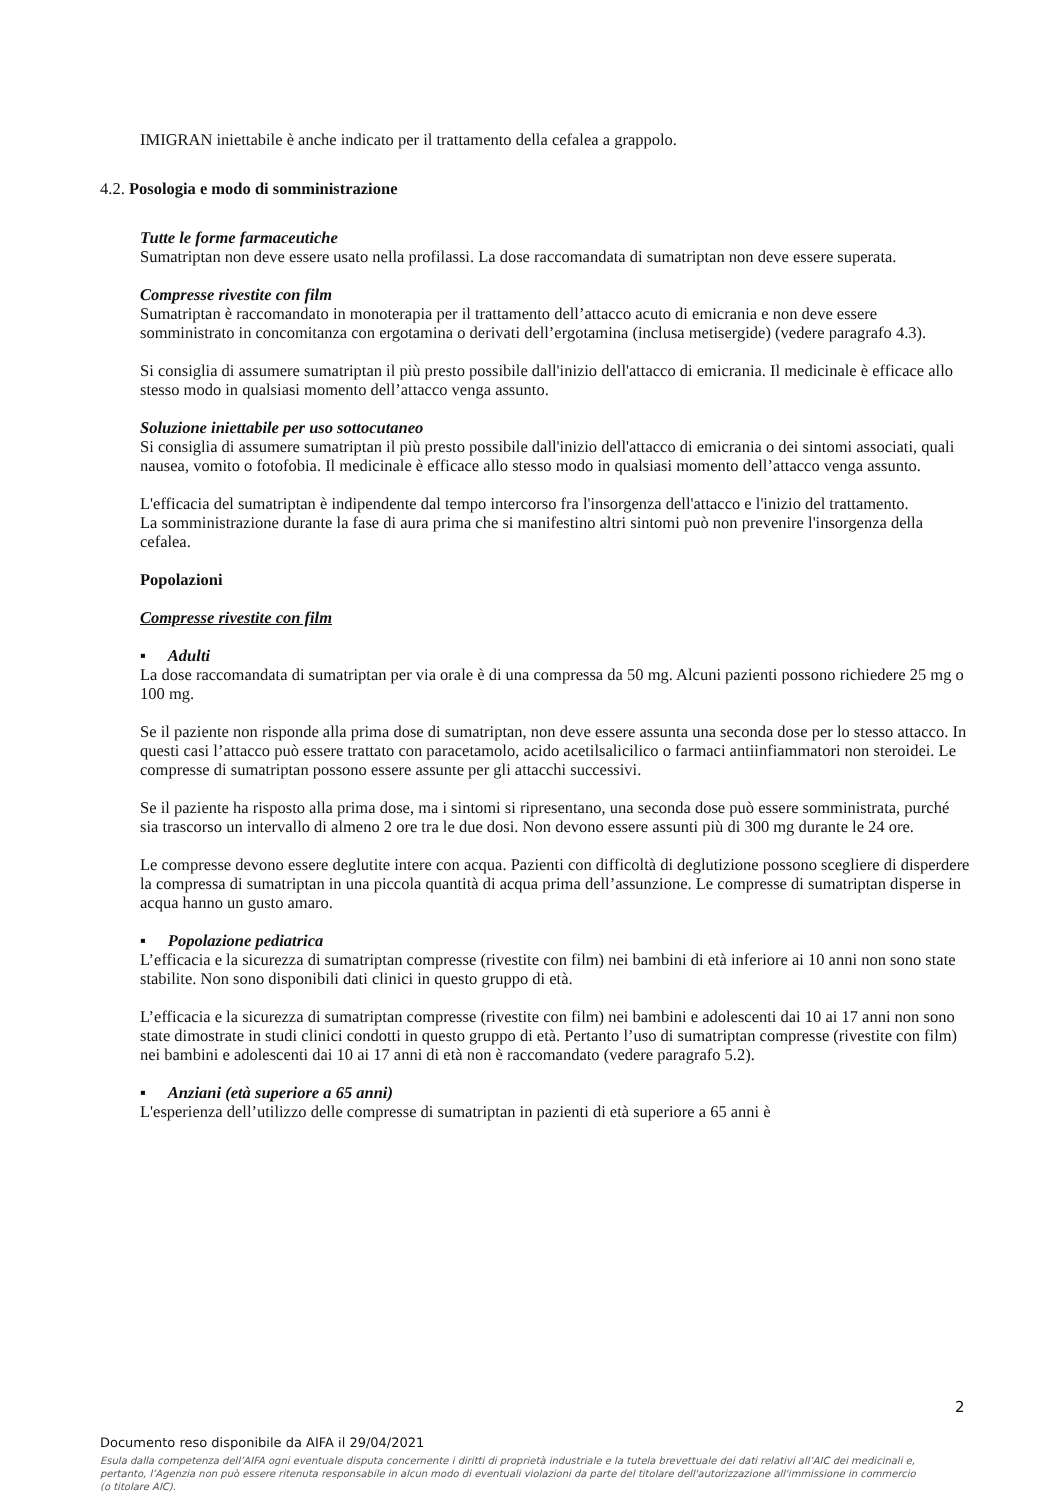IMIGRAN iniettabile è anche indicato per il trattamento della cefalea a grappolo.
4.2. Posologia e modo di somministrazione
Tutte le forme farmaceutiche
Sumatriptan non deve essere usato nella profilassi. La dose raccomandata di sumatriptan non deve essere superata.
Compresse rivestite con film
Sumatriptan è raccomandato in monoterapia per il trattamento dell’attacco acuto di emicrania e non deve essere somministrato in concomitanza con ergotamina o derivati dell’ergotamina (inclusa metisergide) (vedere paragrafo 4.3).
Si consiglia di assumere sumatriptan il più presto possibile dall'inizio dell'attacco di emicrania. Il medicinale è efficace allo stesso modo in qualsiasi momento dell’attacco venga assunto.
Soluzione iniettabile per uso sottocutaneo
Si consiglia di assumere sumatriptan il più presto possibile dall'inizio dell'attacco di emicrania o dei sintomi associati, quali nausea, vomito o fotofobia. Il medicinale è efficace allo stesso modo in qualsiasi momento dell’attacco venga assunto.
L'efficacia del sumatriptan è indipendente dal tempo intercorso fra l'insorgenza dell'attacco e l'inizio del trattamento.
La somministrazione durante la fase di aura prima che si manifestino altri sintomi può non prevenire l'insorgenza della cefalea.
Popolazioni
Compresse rivestite con film
▪ Adulti
La dose raccomandata di sumatriptan per via orale è di una compressa da 50 mg. Alcuni pazienti possono richiedere 25 mg o 100 mg.
Se il paziente non risponde alla prima dose di sumatriptan, non deve essere assunta una seconda dose per lo stesso attacco. In questi casi l’attacco può essere trattato con paracetamolo, acido acetilsalicilico o farmaci antiinfiammatori non steroidei. Le compresse di sumatriptan possono essere assunte per gli attacchi successivi.
Se il paziente ha risposto alla prima dose, ma i sintomi si ripresentano, una seconda dose può essere somministrata, purché sia trascorso un intervallo di almeno 2 ore tra le due dosi. Non devono essere assunti più di 300 mg durante le 24 ore.
Le compresse devono essere deglutite intere con acqua. Pazienti con difficoltà di deglutizione possono scegliere di disperdere la compressa di sumatriptan in una piccola quantità di acqua prima dell’assunzione. Le compresse di sumatriptan disperse in acqua hanno un gusto amaro.
▪ Popolazione pediatrica
L’efficacia e la sicurezza di sumatriptan compresse (rivestite con film) nei bambini di età inferiore ai 10 anni non sono state stabilite. Non sono disponibili dati clinici in questo gruppo di età.
L’efficacia e la sicurezza di sumatriptan compresse (rivestite con film) nei bambini e adolescenti dai 10 ai 17 anni non sono state dimostrate in studi clinici condotti in questo gruppo di età. Pertanto l’uso di sumatriptan compresse (rivestite con film) nei bambini e adolescenti dai 10 ai 17 anni di età non è raccomandato (vedere paragrafo 5.2).
▪ Anziani (età superiore a 65 anni)
L'esperienza dell’utilizzo delle compresse di sumatriptan in pazienti di età superiore a 65 anni è
2
Documento reso disponibile da AIFA il 29/04/2021
Esula dalla competenza dell’AIFA ogni eventuale disputa concernente i diritti di proprietà industriale e la tutela brevettuale dei dati relativi all’AIC dei medicinali e, pertanto, l’Agenzia non può essere ritenuta responsabile in alcun modo di eventuali violazioni da parte del titolare dell'autorizzazione all'immissione in commercio (o titolare AIC).